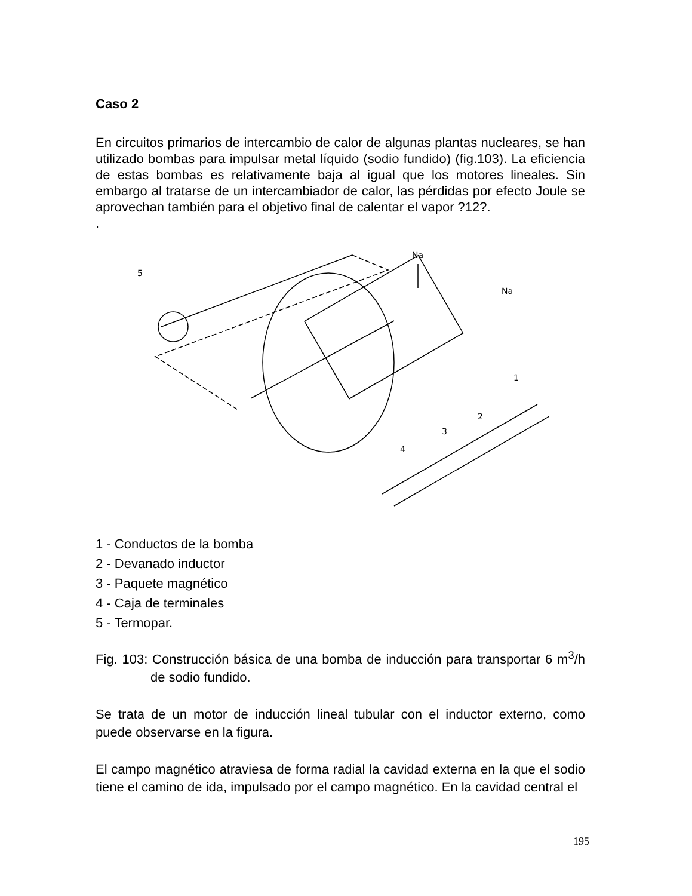Caso 2
En circuitos primarios de intercambio de calor de algunas plantas nucleares, se han utilizado bombas para impulsar metal líquido (sodio fundido) (fig.103). La eficiencia de estas bombas es relativamente baja al igual que los motores lineales. Sin embargo al tratarse de un intercambiador de calor, las pérdidas por efecto Joule se aprovechan también para el objetivo final de calentar el vapor ?12?.
.
Na
Na
5
1
2
3
4
1 - Conductos de la bomba
2 - Devanado inductor
3 - Paquete magnético
4 - Caja de terminales
5 - Termopar.
Fig. 103: Construcción básica de una bomba de inducción para transportar 6 m<sup>3</sup>/h de sodio fundido.
Se trata de un motor de inducción lineal tubular con el inductor externo, como puede observarse en la figura.
El campo magnético atraviesa de forma radial la cavidad externa en la que el sodio tiene el camino de ida, impulsado por el campo magnético. En la cavidad central el
195